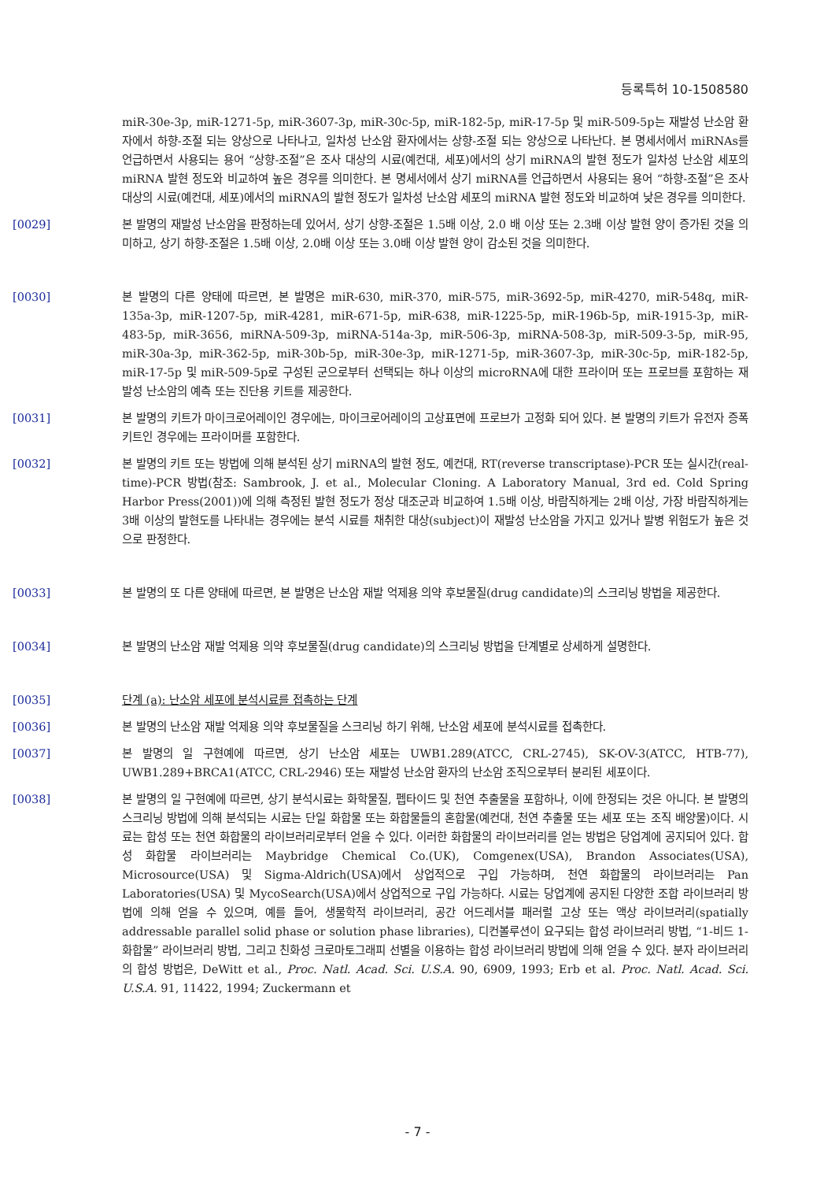등록특허 10-1508580
miR-30e-3p, miR-1271-5p, miR-3607-3p, miR-30c-5p, miR-182-5p, miR-17-5p 및 miR-509-5p는 재발성 난소암 환자에서 하향-조절 되는 양상으로 나타나고, 일차성 난소암 환자에서는 상향-조절 되는 양상으로 나타난다. 본 명세서에서 miRNAs를 언급하면서 사용되는 용어 “상향-조절”은 조사 대상의 시료(예컨대, 세포)에서의 상기 miRNA의 발현 정도가 일차성 난소암 세포의 miRNA 발현 정도와 비교하여 높은 경우를 의미한다. 본 명세서에서 상기 miRNA를 언급하면서 사용되는 용어 “하향-조절”은 조사 대상의 시료(예컨대, 세포)에서의 miRNA의 발현 정도가 일차성 난소암 세포의 miRNA 발현 정도와 비교하여 낮은 경우를 의미한다.
[0029] 본 발명의 재발성 난소암을 판정하는데 있어서, 상기 상향-조절은 1.5배 이상, 2.0 배 이상 또는 2.3배 이상 발현 양이 증가된 것을 의미하고, 상기 하향-조절은 1.5배 이상, 2.0배 이상 또는 3.0배 이상 발현 양이 감소된 것을 의미한다.
[0030] 본 발명의 다른 양태에 따르면, 본 발명은 miR-630, miR-370, miR-575, miR-3692-5p, miR-4270, miR-548q, miR-135a-3p, miR-1207-5p, miR-4281, miR-671-5p, miR-638, miR-1225-5p, miR-196b-5p, miR-1915-3p, miR-483-5p, miR-3656, miRNA-509-3p, miRNA-514a-3p, miR-506-3p, miRNA-508-3p, miR-509-3-5p, miR-95, miR-30a-3p, miR-362-5p, miR-30b-5p, miR-30e-3p, miR-1271-5p, miR-3607-3p, miR-30c-5p, miR-182-5p, miR-17-5p 및 miR-509-5p로 구성된 군으로부터 선택되는 하나 이상의 microRNA에 대한 프라이머 또는 프로브를 포함하는 재발성 난소암의 예측 또는 진단용 키트를 제공한다.
[0031] 본 발명의 키트가 마이크로어레이인 경우에는, 마이크로어레이의 고상표면에 프로브가 고정화 되어 있다. 본 발명의 키트가 유전자 증폭 키트인 경우에는 프라이머를 포함한다.
[0032] 본 발명의 키트 또는 방법에 의해 분석된 상기 miRNA의 발현 정도, 예컨대, RT(reverse transcriptase)-PCR 또는 실시간(real-time)-PCR 방법(참조: Sambrook, J. et al., Molecular Cloning. A Laboratory Manual, 3rd ed. Cold Spring Harbor Press(2001))에 의해 측정된 발현 정도가 정상 대조군과 비교하여 1.5배 이상, 바람직하게는 2배 이상, 가장 바람직하게는 3배 이상의 발현도를 나타내는 경우에는 분석 시료를 채취한 대상(subject)이 재발성 난소암을 가지고 있거나 발병 위험도가 높은 것으로 판정한다.
[0033] 본 발명의 또 다른 양태에 따르면, 본 발명은 난소암 재발 억제용 의약 후보물질(drug candidate)의 스크리닝 방법을 제공한다.
[0034] 본 발명의 난소암 재발 억제용 의약 후보물질(drug candidate)의 스크리닝 방법을 단계별로 상세하게 설명한다.
[0035] 단계 (a): 난소암 세포에 분석시료를 접촉하는 단계
[0036] 본 발명의 난소암 재발 억제용 의약 후보물질을 스크리닝 하기 위해, 난소암 세포에 분석시료를 접촉한다.
[0037] 본 발명의 일 구현예에 따르면, 상기 난소암 세포는 UWB1.289(ATCC, CRL-2745), SK-OV-3(ATCC, HTB-77), UWB1.289+BRCA1(ATCC, CRL-2946) 또는 재발성 난소암 환자의 난소암 조직으로부터 분리된 세포이다.
[0038] 본 발명의 일 구현예에 따르면, 상기 분석시료는 화학물질, 펩타이드 및 천연 추출물을 포함하나, 이에 한정되는 것은 아니다. 본 발명의 스크리닝 방법에 의해 분석되는 시료는 단일 화합물 또는 화합물들의 혼합물(예컨대, 천연 추출물 또는 세포 또는 조직 배양물)이다. 시료는 합성 또는 천연 화합물의 라이브러리로부터 얻을 수 있다. 이러한 화합물의 라이브러리를 얻는 방법은 당업계에 공지되어 있다. 합성 화합물 라이브러리는 Maybridge Chemical Co.(UK), Comgenex(USA), Brandon Associates(USA), Microsource(USA) 및 Sigma-Aldrich(USA)에서 상업적으로 구입 가능하며, 천연 화합물의 라이브러리는 Pan Laboratories(USA) 및 MycoSearch(USA)에서 상업적으로 구입 가능하다. 시료는 당업계에 공지된 다양한 조합 라이브러리 방법에 의해 얻을 수 있으며, 예를 들어, 생물학적 라이브러리, 공간 어드레서블 패러럴 고상 또는 액상 라이브러리(spatially addressable parallel solid phase or solution phase libraries), 디컨볼루션이 요구되는 합성 라이브러리 방법, “1-비드 1-화합물” 라이브러리 방법, 그리고 친화성 크로마토그래피 선별을 이용하는 합성 라이브러리 방법에 의해 얻을 수 있다. 분자 라이브러리의 합성 방법은, DeWitt et al., Proc. Natl. Acad. Sci. U.S.A. 90, 6909, 1993; Erb et al. Proc. Natl. Acad. Sci. U.S.A. 91, 11422, 1994; Zuckermann et
- 7 -